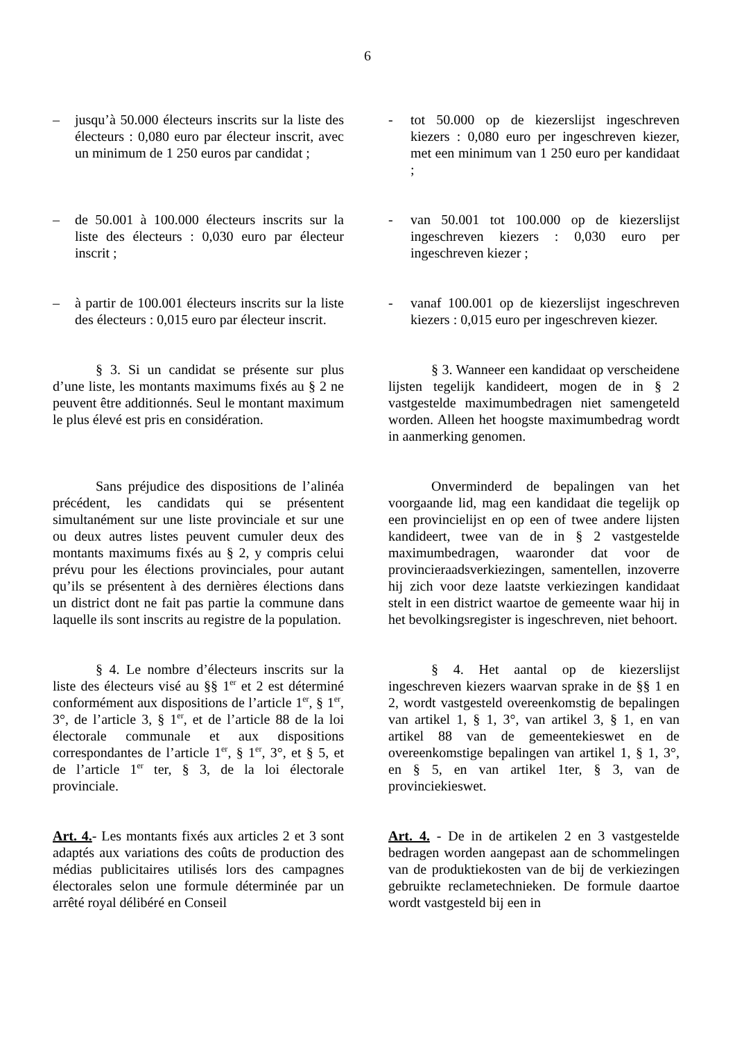6
– jusqu’à 50.000 électeurs inscrits sur la liste des électeurs : 0,080 euro par électeur inscrit, avec un minimum de 1 250 euros par candidat ;
- tot 50.000 op de kiezerslijst ingeschreven kiezers : 0,080 euro per ingeschreven kiezer, met een minimum van 1 250 euro per kandidaat ;
– de 50.001 à 100.000 électeurs inscrits sur la liste des électeurs : 0,030 euro par électeur inscrit ;
- van 50.001 tot 100.000 op de kiezerslijst ingeschreven kiezers : 0,030 euro per ingeschreven kiezer ;
– à partir de 100.001 électeurs inscrits sur la liste des électeurs : 0,015 euro par électeur inscrit.
- vanaf 100.001 op de kiezerslijst ingeschreven kiezers : 0,015 euro per ingeschreven kiezer.
§ 3. Si un candidat se présente sur plus d’une liste, les montants maximums fixés au § 2 ne peuvent être additionnés. Seul le montant maximum le plus élevé est pris en considération.
§ 3. Wanneer een kandidaat op verscheidene lijsten tegelijk kandideert, mogen de in § 2 vastgestelde maximumbedragen niet samengeteld worden. Alleen het hoogste maximumbedrag wordt in aanmerking genomen.
Sans préjudice des dispositions de l’alinéa précédent, les candidats qui se présentent simultanément sur une liste provinciale et sur une ou deux autres listes peuvent cumuler deux des montants maximums fixés au § 2, y compris celui prévu pour les élections provinciales, pour autant qu’ils se présentent à des dernières élections dans un district dont ne fait pas partie la commune dans laquelle ils sont inscrits au registre de la population.
Onverminderd de bepalingen van het voorgaande lid, mag een kandidaat die tegelijk op een provincielijst en op een of twee andere lijsten kandideert, twee van de in § 2 vastgestelde maximumbedragen, waaronder dat voor de provincieraadsverkiezingen, samentellen, inzoverre hij zich voor deze laatste verkiezingen kandidaat stelt in een district waartoe de gemeente waar hij in het bevolkingsregister is ingeschreven, niet behoort.
§ 4. Le nombre d’électeurs inscrits sur la liste des électeurs visé au §§ 1<sup>er</sup> et 2 est déterminé conformément aux dispositions de l’article 1<sup>er</sup>, § 1<sup>er</sup>, 3°, de l’article 3, § 1<sup>er</sup>, et de l’article 88 de la loi électorale communale et aux dispositions correspondantes de l’article 1<sup>er</sup>, § 1<sup>er</sup>, 3°, et § 5, et de l’article 1<sup>er</sup> ter, § 3, de la loi électorale provinciale.
§ 4. Het aantal op de kiezerslijst ingeschreven kiezers waarvan sprake in de §§ 1 en 2, wordt vastgesteld overeenkomstig de bepalingen van artikel 1, § 1, 3°, van artikel 3, § 1, en van artikel 88 van de gemeentekieswet en de overeenkomstige bepalingen van artikel 1, § 1, 3°, en § 5, en van artikel 1ter, § 3, van de provinciekieswet.
Art. 4.- Les montants fixés aux articles 2 et 3 sont adaptés aux variations des coûts de production des médias publicitaires utilisés lors des campagnes électorales selon une formule déterminée par un arrêté royal délibéré en Conseil
Art. 4. - De in de artikelen 2 en 3 vastgestelde bedragen worden aangepast aan de schommelingen van de produktiekosten van de bij de verkiezingen gebruikte reclametechnieken. De formule daartoe wordt vastgesteld bij een in